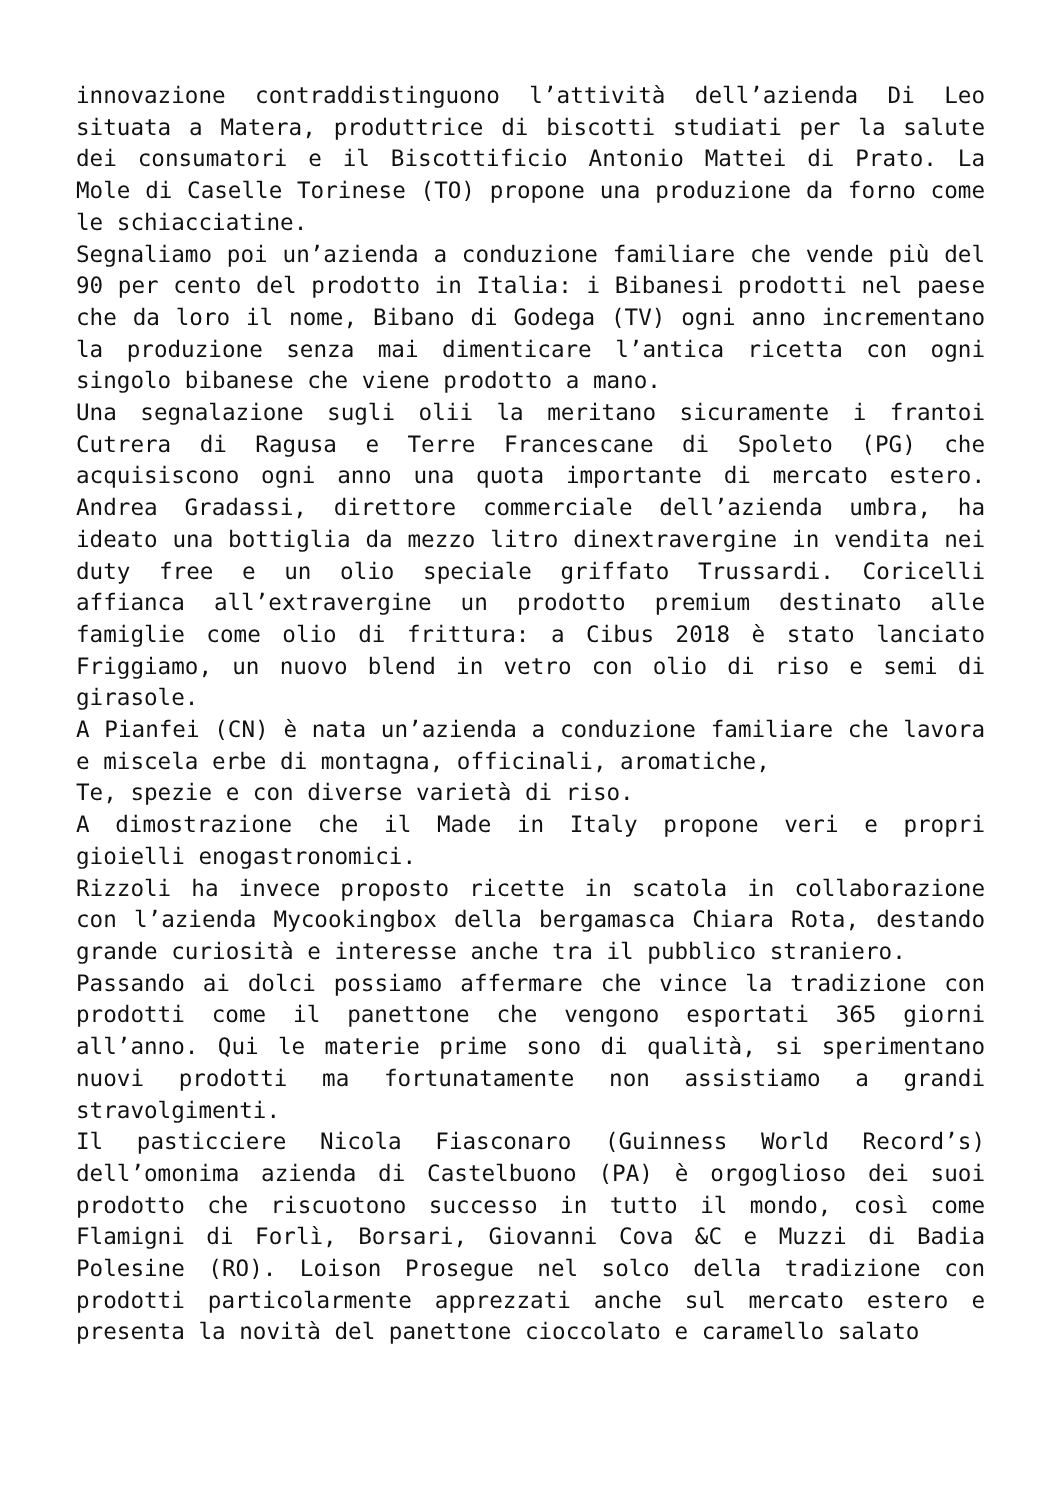innovazione contraddistinguono l’attività dell’azienda Di Leo situata a Matera, produttrice di biscotti studiati per la salute dei consumatori e il Biscottificio Antonio Mattei di Prato. La Mole di Caselle Torinese (TO) propone una produzione da forno come le schiacciatine.
Segnaliamo poi un’azienda a conduzione familiare che vende più del 90 per cento del prodotto in Italia: i Bibanesi prodotti nel paese che da loro il nome, Bibano di Godega (TV) ogni anno incrementano la produzione senza mai dimenticare l’antica ricetta con ogni singolo bibanese che viene prodotto a mano.
Una segnalazione sugli olii la meritano sicuramente i frantoi Cutrera di Ragusa e Terre Francescane di Spoleto (PG) che acquisiscono ogni anno una quota importante di mercato estero. Andrea Gradassi, direttore commerciale dell’azienda umbra, ha ideato una bottiglia da mezzo litro dinextravergine in vendita nei duty free e un olio speciale griffato Trussardi. Coricelli affianca all’extravergine un prodotto premium destinato alle famiglie come olio di frittura: a Cibus 2018 è stato lanciato Friggiamo, un nuovo blend in vetro con olio di riso e semi di girasole.
A Pianfei (CN) è nata un’azienda a conduzione familiare che lavora e miscela erbe di montagna, officinali, aromatiche,
Te, spezie e con diverse varietà di riso.
A dimostrazione che il Made in Italy propone veri e propri gioielli enogastronomici.
Rizzoli ha invece proposto ricette in scatola in collaborazione con l’azienda Mycookingbox della bergamasca Chiara Rota, destando grande curiosità e interesse anche tra il pubblico straniero.
Passando ai dolci possiamo affermare che vince la tradizione con prodotti come il panettone che vengono esportati 365 giorni all’anno. Qui le materie prime sono di qualità, si sperimentano nuovi prodotti ma fortunatamente non assistiamo a grandi stravolgimenti.
Il pasticciere Nicola Fiasconaro (Guinness World Record’s) dell’omonima azienda di Castelbuono (PA) è orgoglioso dei suoi prodotto che riscuotono successo in tutto il mondo, così come Flamigni di Forlì, Borsari, Giovanni Cova &C e Muzzi di Badia Polesine (RO). Loison Prosegue nel solco della tradizione con prodotti particolarmente apprezzati anche sul mercato estero e presenta la novità del panettone cioccolato e caramello salato